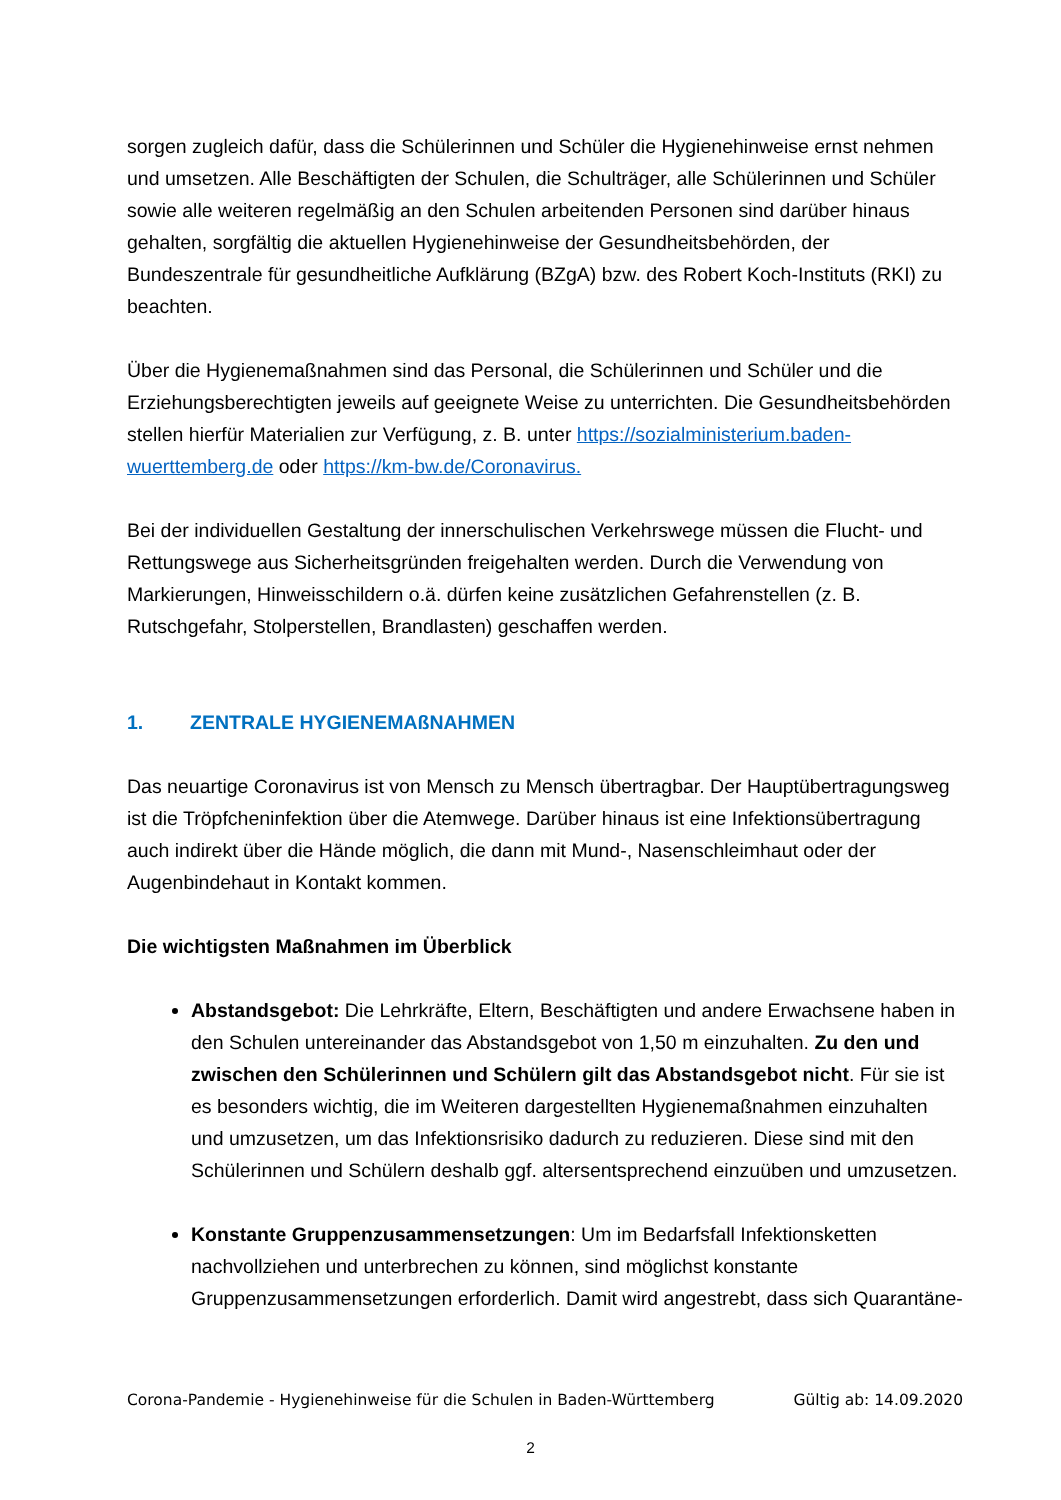sorgen zugleich dafür, dass die Schülerinnen und Schüler die Hygienehinweise ernst nehmen und umsetzen. Alle Beschäftigten der Schulen, die Schulträger, alle Schülerinnen und Schüler sowie alle weiteren regelmäßig an den Schulen arbeitenden Personen sind darüber hinaus gehalten, sorgfältig die aktuellen Hygienehinweise der Gesundheitsbehörden, der Bundeszentrale für gesundheitliche Aufklärung (BZgA) bzw. des Robert Koch-Instituts (RKI) zu beachten.
Über die Hygienemaßnahmen sind das Personal, die Schülerinnen und Schüler und die Erziehungsberechtigten jeweils auf geeignete Weise zu unterrichten. Die Gesundheitsbehörden stellen hierfür Materialien zur Verfügung, z. B. unter https://sozialministerium.baden-wuerttemberg.de oder https://km-bw.de/Coronavirus.
Bei der individuellen Gestaltung der innerschulischen Verkehrswege müssen die Flucht- und Rettungswege aus Sicherheitsgründen freigehalten werden. Durch die Verwendung von Markierungen, Hinweisschildern o.ä. dürfen keine zusätzlichen Gefahrenstellen (z. B. Rutschgefahr, Stolperstellen, Brandlasten) geschaffen werden.
1. ZENTRALE HYGIENEMAßNAHMEN
Das neuartige Coronavirus ist von Mensch zu Mensch übertragbar. Der Hauptübertragungsweg ist die Tröpfcheninfektion über die Atemwege. Darüber hinaus ist eine Infektionsübertragung auch indirekt über die Hände möglich, die dann mit Mund-, Nasenschleimhaut oder der Augenbindehaut in Kontakt kommen.
Die wichtigsten Maßnahmen im Überblick
Abstandsgebot: Die Lehrkräfte, Eltern, Beschäftigten und andere Erwachsene haben in den Schulen untereinander das Abstandsgebot von 1,50 m einzuhalten. Zu den und zwischen den Schülerinnen und Schülern gilt das Abstandsgebot nicht. Für sie ist es besonders wichtig, die im Weiteren dargestellten Hygienemaßnahmen einzuhalten und umzusetzen, um das Infektionsrisiko dadurch zu reduzieren. Diese sind mit den Schülerinnen und Schülern deshalb ggf. altersentsprechend einzuüben und umzusetzen.
Konstante Gruppenzusammensetzungen: Um im Bedarfsfall Infektionsketten nachvollziehen und unterbrechen zu können, sind möglichst konstante Gruppenzusammensetzungen erforderlich. Damit wird angestrebt, dass sich Quarantäne-
Corona-Pandemie - Hygienehinweise für die Schulen in Baden-Württemberg Gültig ab: 14.09.2020
2